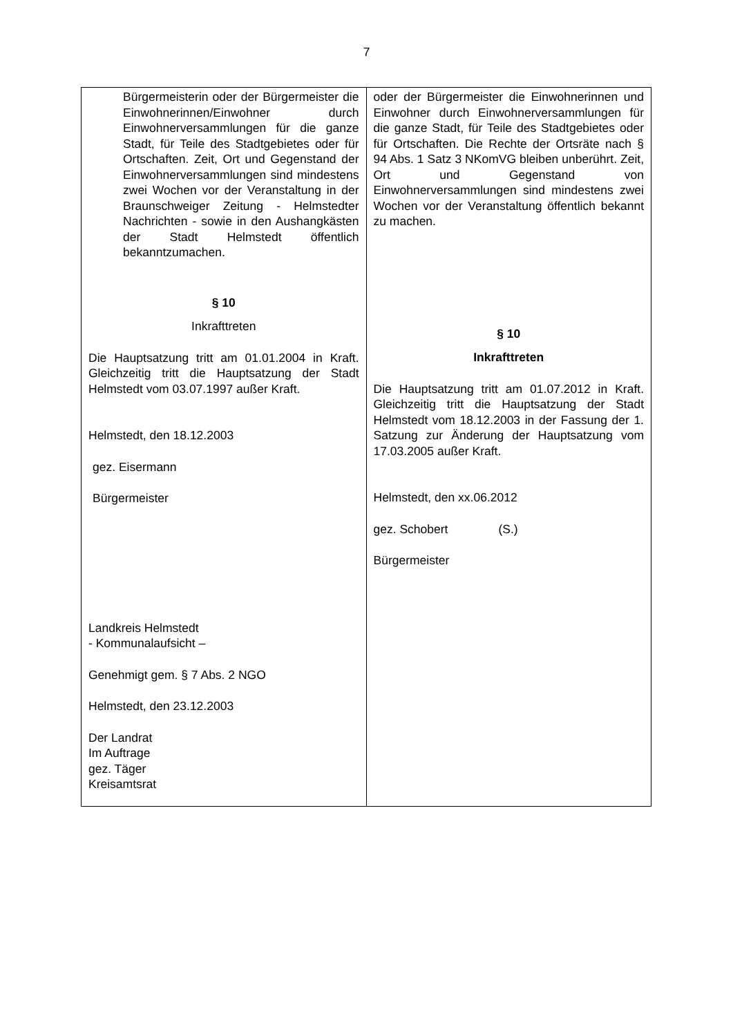7
| Bürgermeisterin oder der Bürgermeister die Einwohnerinnen/Einwohner durch Einwohnerversammlungen für die ganze Stadt, für Teile des Stadtgebietes oder für Ortschaften. Zeit, Ort und Gegenstand der Einwohnerversammlungen sind mindestens zwei Wochen vor der Veranstaltung in der Braunschweiger Zeitung - Helmstedter Nachrichten - sowie in den Aushangkästen der Stadt Helmstedt öffentlich bekanntzumachen. § 10 Inkrafttreten Die Hauptsatzung tritt am 01.01.2004 in Kraft. Gleichzeitig tritt die Hauptsatzung der Stadt Helmstedt vom 03.07.1997 außer Kraft. Helmstedt, den 18.12.2003 gez. Eisermann Bürgermeister Landkreis Helmstedt - Kommunalaufsicht – Genehmigt gem. § 7 Abs. 2 NGO Helmstedt, den 23.12.2003 Der Landrat Im Auftrage gez. Täger Kreisamtsrat | oder der Bürgermeister die Einwohnerinnen und Einwohner durch Einwohnerversammlungen für die ganze Stadt, für Teile des Stadtgebietes oder für Ortschaften. Die Rechte der Ortsräte nach § 94 Abs. 1 Satz 3 NKomVG bleiben unberührt. Zeit, Ort und Gegenstand von Einwohnerversammlungen sind mindestens zwei Wochen vor der Veranstaltung öffentlich bekannt zu machen. § 10 Inkrafttreten Die Hauptsatzung tritt am 01.07.2012 in Kraft. Gleichzeitig tritt die Hauptsatzung der Stadt Helmstedt vom 18.12.2003 in der Fassung der 1. Satzung zur Änderung der Hauptsatzung vom 17.03.2005 außer Kraft. Helmstedt, den xx.06.2012 gez. Schobert (S.) Bürgermeister |